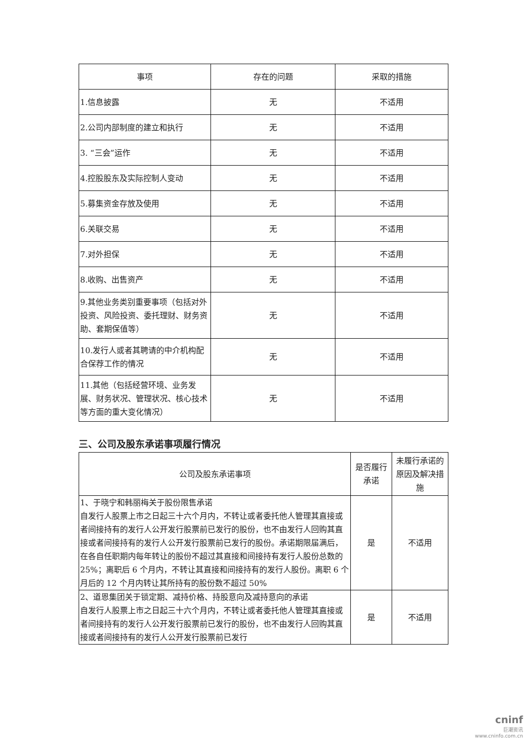| 事项 | 存在的问题 | 采取的措施 |
| --- | --- | --- |
| 1.信息披露 | 无 | 不适用 |
| 2.公司内部制度的建立和执行 | 无 | 不适用 |
| 3. “三会”运作 | 无 | 不适用 |
| 4.控股股东及实际控制人变动 | 无 | 不适用 |
| 5.募集资金存放及使用 | 无 | 不适用 |
| 6.关联交易 | 无 | 不适用 |
| 7.对外担保 | 无 | 不适用 |
| 8.收购、出售资产 | 无 | 不适用 |
| 9.其他业务类别重要事项（包括对外投资、风险投资、委托理财、财务资助、套期保值等） | 无 | 不适用 |
| 10.发行人或者其聘请的中介机构配合保荐工作的情况 | 无 | 不适用 |
| 11.其他（包括经营环境、业务发展、财务状况、管理状况、核心技术等方面的重大变化情况） | 无 | 不适用 |
三、公司及股东承诺事项履行情况
| 公司及股东承诺事项 | 是否履行承诺 | 未履行承诺的原因及解决措施 |
| --- | --- | --- |
| 1、于晓宁和韩丽梅关于股份限售承诺 自发行人股票上市之日起三十六个月内，不转让或者委托他人管理其直接或者间接持有的发行人公开发行股票前已发行的股份，也不由发行人回购其直接或者间接持有的发行人公开发行股票前已发行的股份。承诺期限届满后，在各自任职期内每年转让的股份不超过其直接和间接持有发行人股份总数的 25%；离职后 6 个月内，不转让其直接和间接持有的发行人股份。离职 6 个月后的 12 个月内转让其所持有的股份数不超过 50% | 是 | 不适用 |
| 2、道恩集团关于锁定期、减持价格、持股意向及减持意向的承诺 自发行人股票上市之日起三十六个月内，不转让或者委托他人管理其直接或者间接持有的发行人公开发行股票前已发行的股份，也不由发行人回购其直接或者间接持有的发行人公开发行股票前已发行 | 是 | 不适用 |
cninf
巨潮资讯
www.cninfo.com.cn